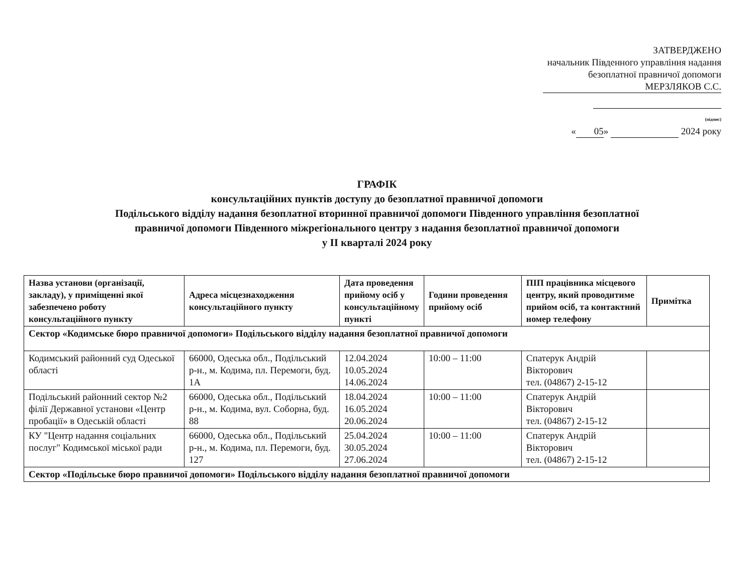ЗАТВЕРДЖЕНО
начальник Південного управління надання
безоплатної правничої допомоги
МЕРЗЛЯКОВ С.С.
(підпис)
« 05 » 2024 року
ГРАФІК
консультаційних пунктів доступу до безоплатної правничої допомоги
Подільського відділу надання безоплатної вторинної правничої допомоги Південного управління безоплатної
правничої допомоги Південного міжрегіонального центру з надання безоплатної правничої допомоги
у II кварталі 2024 року
| Назва установи (організації, закладу), у приміщенні якої забезпечено роботу консультаційного пункту | Адреса місцезнаходження консультаційного пункту | Дата проведення прийому осіб у консультаційному пункті | Години проведення прийому осіб | ПІП працівника місцевого центру, який проводитиме прийом осіб, та контактний номер телефону | Примітка |
| --- | --- | --- | --- | --- | --- |
| Сектор «Кодимське бюро правничої допомоги» Подільського відділу надання безоплатної правничої допомоги | | | | | |
| Кодимський районний суд Одеської області | 66000, Одеська обл., Подільський р-н., м. Кодима, пл. Перемоги, буд. 1А | 12.04.2024 10.05.2024 14.06.2024 | 10:00 – 11:00 | Спатерук Андрій Вікторович тел. (04867) 2-15-12 | |
| Подільський районний сектор №2 філії Державної установи «Центр пробації» в Одеській області | 66000, Одеська обл., Подільський р-н., м. Кодима, вул. Соборна, буд. 88 | 18.04.2024 16.05.2024 20.06.2024 | 10:00 – 11:00 | Спатерук Андрій Вікторович тел. (04867) 2-15-12 | |
| КУ "Центр надання соціальних послуг" Кодимської міської ради | 66000, Одеська обл., Подільський р-н., м. Кодима, пл. Перемоги, буд. 127 | 25.04.2024 30.05.2024 27.06.2024 | 10:00 – 11:00 | Спатерук Андрій Вікторович тел. (04867) 2-15-12 | |
| Сектор «Подільське бюро правничої допомоги» Подільського відділу надання безоплатної правничої допомоги | | | | | |